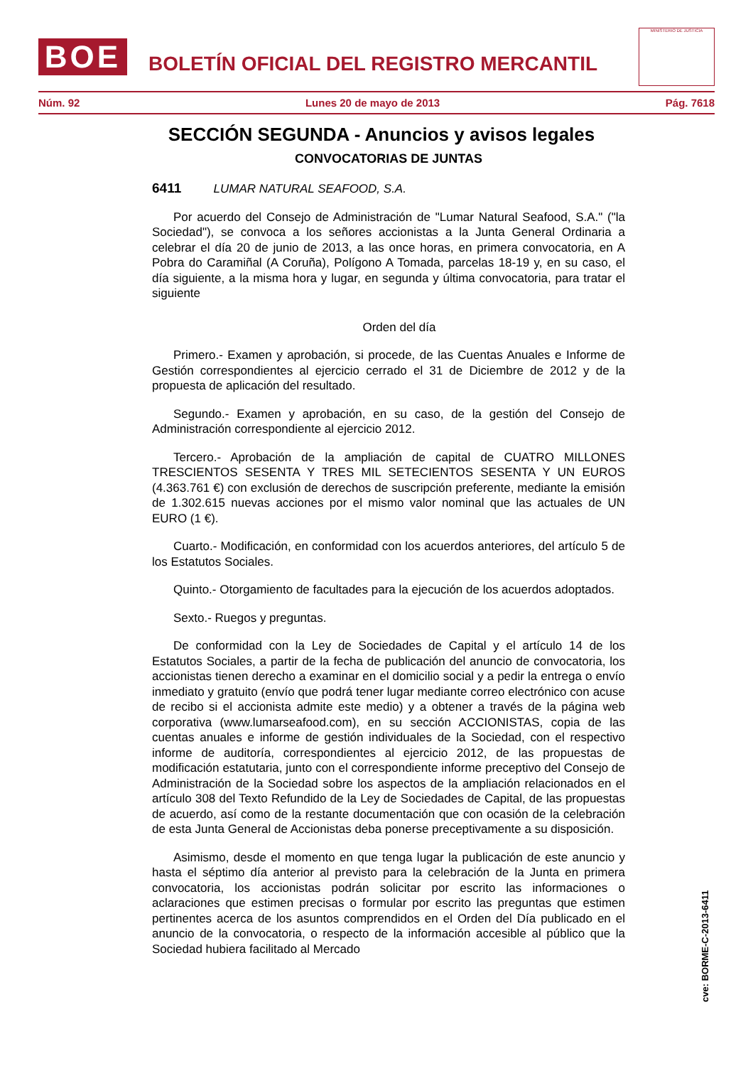BOE
BOLETÍN OFICIAL DEL REGISTRO MERCANTIL
MINISTERIO DE JUSTICIA
Núm. 92 Lunes 20 de mayo de 2013 Pág. 7618
SECCIÓN SEGUNDA - Anuncios y avisos legales
CONVOCATORIAS DE JUNTAS
6411 LUMAR NATURAL SEAFOOD, S.A.
Por acuerdo del Consejo de Administración de "Lumar Natural Seafood, S.A." ("la Sociedad"), se convoca a los señores accionistas a la Junta General Ordinaria a celebrar el día 20 de junio de 2013, a las once horas, en primera convocatoria, en A Pobra do Caramiñal (A Coruña), Polígono A Tomada, parcelas 18-19 y, en su caso, el día siguiente, a la misma hora y lugar, en segunda y última convocatoria, para tratar el siguiente
Orden del día
Primero.- Examen y aprobación, si procede, de las Cuentas Anuales e Informe de Gestión correspondientes al ejercicio cerrado el 31 de Diciembre de 2012 y de la propuesta de aplicación del resultado.
Segundo.- Examen y aprobación, en su caso, de la gestión del Consejo de Administración correspondiente al ejercicio 2012.
Tercero.- Aprobación de la ampliación de capital de CUATRO MILLONES TRESCIENTOS SESENTA Y TRES MIL SETECIENTOS SESENTA Y UN EUROS (4.363.761 €) con exclusión de derechos de suscripción preferente, mediante la emisión de 1.302.615 nuevas acciones por el mismo valor nominal que las actuales de UN EURO (1 €).
Cuarto.- Modificación, en conformidad con los acuerdos anteriores, del artículo 5 de los Estatutos Sociales.
Quinto.- Otorgamiento de facultades para la ejecución de los acuerdos adoptados.
Sexto.- Ruegos y preguntas.
De conformidad con la Ley de Sociedades de Capital y el artículo 14 de los Estatutos Sociales, a partir de la fecha de publicación del anuncio de convocatoria, los accionistas tienen derecho a examinar en el domicilio social y a pedir la entrega o envío inmediato y gratuito (envío que podrá tener lugar mediante correo electrónico con acuse de recibo si el accionista admite este medio) y a obtener a través de la página web corporativa (www.lumarseafood.com), en su sección ACCIONISTAS, copia de las cuentas anuales e informe de gestión individuales de la Sociedad, con el respectivo informe de auditoría, correspondientes al ejercicio 2012, de las propuestas de modificación estatutaria, junto con el correspondiente informe preceptivo del Consejo de Administración de la Sociedad sobre los aspectos de la ampliación relacionados en el artículo 308 del Texto Refundido de la Ley de Sociedades de Capital, de las propuestas de acuerdo, así como de la restante documentación que con ocasión de la celebración de esta Junta General de Accionistas deba ponerse preceptivamente a su disposición.
Asimismo, desde el momento en que tenga lugar la publicación de este anuncio y hasta el séptimo día anterior al previsto para la celebración de la Junta en primera convocatoria, los accionistas podrán solicitar por escrito las informaciones o aclaraciones que estimen precisas o formular por escrito las preguntas que estimen pertinentes acerca de los asuntos comprendidos en el Orden del Día publicado en el anuncio de la convocatoria, o respecto de la información accesible al público que la Sociedad hubiera facilitado al Mercado
cve: BORME-C-2013-6411